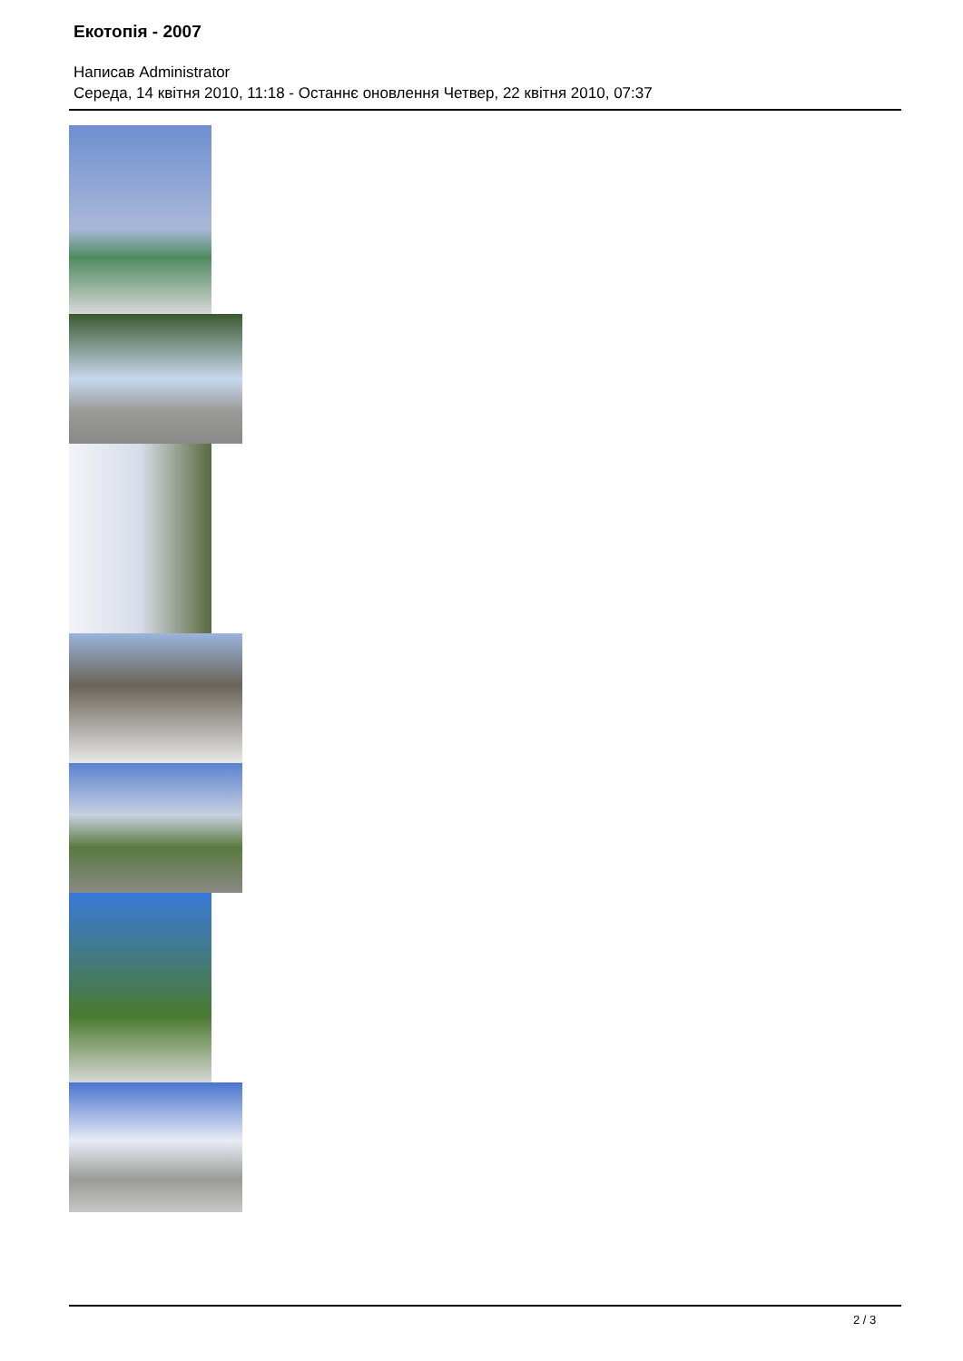Екотопія - 2007
Написав Administrator
Середа, 14 квітня 2010, 11:18 - Останнє оновлення Четвер, 22 квітня 2010, 07:37
2 / 3